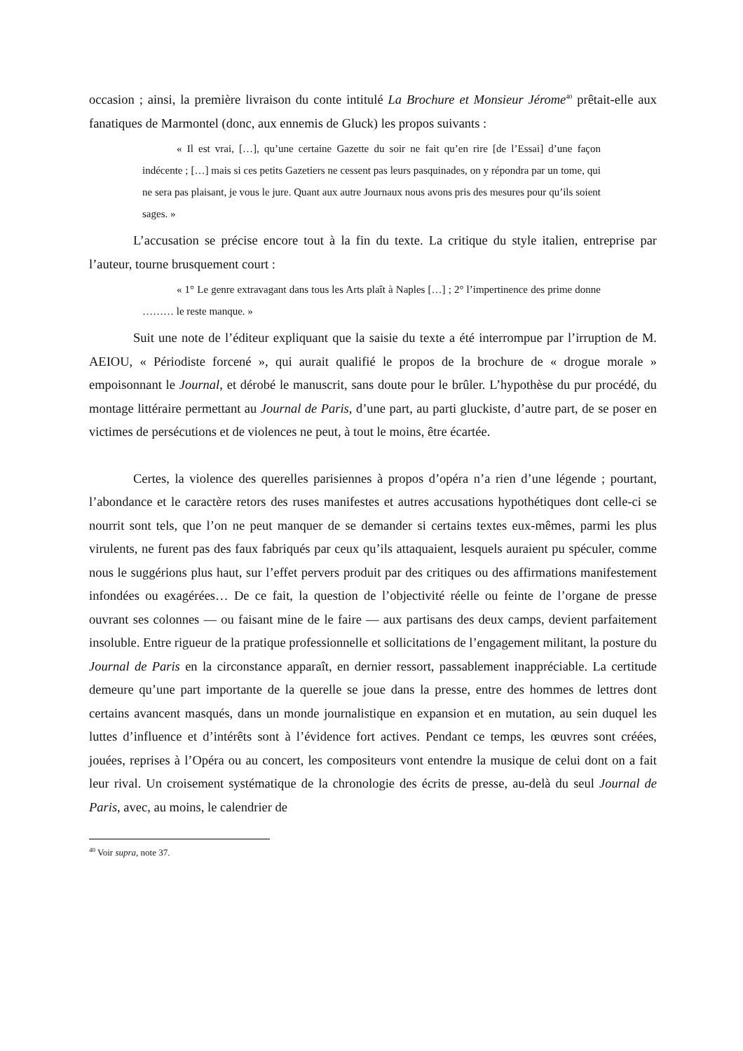occasion ; ainsi, la première livraison du conte intitulé La Brochure et Monsieur Jérome<sup>40</sup> prêtait-elle aux fanatiques de Marmontel (donc, aux ennemis de Gluck) les propos suivants :
« Il est vrai, […], qu’une certaine Gazette du soir ne fait qu’en rire [de l’Essai] d’une façon indécente ; […] mais si ces petits Gazetiers ne cessent pas leurs pasquinades, on y répondra par un tome, qui ne sera pas plaisant, je vous le jure. Quant aux autre Journaux nous avons pris des mesures pour qu’ils soient sages. »
L’accusation se précise encore tout à la fin du texte. La critique du style italien, entreprise par l’auteur, tourne brusquement court :
« 1° Le genre extravagant dans tous les Arts plaît à Naples […] ; 2° l’impertinence des prime donne ……… le reste manque. »
Suit une note de l’éditeur expliquant que la saisie du texte a été interrompue par l’irruption de M. AEIOU, « Périodiste forcené », qui aurait qualifié le propos de la brochure de « drogue morale » empoisonnant le Journal, et dérobé le manuscrit, sans doute pour le brûler. L’hypothèse du pur procédé, du montage littéraire permettant au Journal de Paris, d’une part, au parti gluckiste, d’autre part, de se poser en victimes de persécutions et de violences ne peut, à tout le moins, être écartée.
Certes, la violence des querelles parisiennes à propos d’opéra n’a rien d’une légende ; pourtant, l’abondance et le caractère retors des ruses manifestes et autres accusations hypothétiques dont celle-ci se nourrit sont tels, que l’on ne peut manquer de se demander si certains textes eux-mêmes, parmi les plus virulents, ne furent pas des faux fabriqués par ceux qu’ils attaquaient, lesquels auraient pu spéculer, comme nous le suggérions plus haut, sur l’effet pervers produit par des critiques ou des affirmations manifestement infondées ou exagérées… De ce fait, la question de l’objectivité réelle ou feinte de l’organe de presse ouvrant ses colonnes — ou faisant mine de le faire — aux partisans des deux camps, devient parfaitement insoluble. Entre rigueur de la pratique professionnelle et sollicitations de l’engagement militant, la posture du Journal de Paris en la circonstance apparaît, en dernier ressort, passablement inappréciable. La certitude demeure qu’une part importante de la querelle se joue dans la presse, entre des hommes de lettres dont certains avancent masqués, dans un monde journalistique en expansion et en mutation, au sein duquel les luttes d’influence et d’intérêts sont à l’évidence fort actives. Pendant ce temps, les œuvres sont créées, jouées, reprises à l’Opéra ou au concert, les compositeurs vont entendre la musique de celui dont on a fait leur rival. Un croisement systématique de la chronologie des écrits de presse, au-delà du seul Journal de Paris, avec, au moins, le calendrier de
<sup>40</sup> Voir supra, note 37.